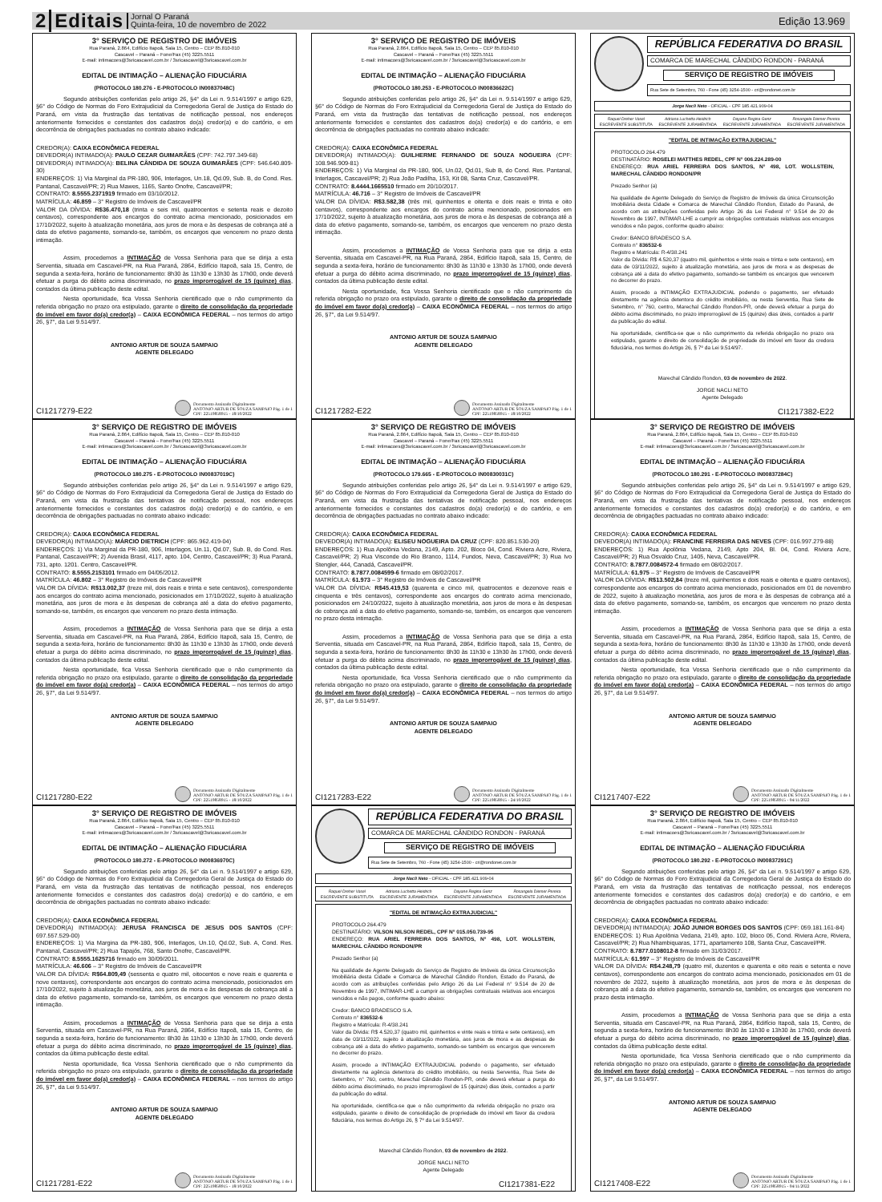2 Editais Jornal O Paraná
Quinta-feira, 10 de novembro de 2022 Edição 13.969
3° SERVIÇO DE REGISTRO DE IMÓVEIS
Rua Paraná, 2.864, Edifício Itapoã, Sala 15, Centro – CEP 85.810-010
Cascavel – Paraná – Fone/Fax (45) 3225.5511
E-mail: intimacoes@3sricascavel.com.br / 3sricascavel@3sricascavel.com.br
EDITAL DE INTIMAÇÃO – ALIENAÇÃO FIDUCIÁRIA
(PROTOCOLO 180.276 - E-PROTOCOLO IN00837048C)
Segundo atribuições conferidas pelo artigo 26, §4° da Lei n. 9.514/1997 e artigo 629, §6° do Código de Normas do Foro Extrajudicial da Corregedoria Geral de Justiça do Estado do Paraná, em vista da frustração das tentativas de notificação pessoal, nos endereços anteriormente fornecidos e constantes dos cadastros do(a) credor(a) e do cartório, e em decorrência de obrigações pactuadas no contrato abaixo indicado:
CREDOR(A): CAIXA ECONÔMICA FEDERAL
DEVEDOR(A) INTIMADO(A): PAULO CEZAR GUIMARÃES (CPF: 742.797.349-68)
DEVEDOR(A) INTIMADO(A): BELINA CÂNDIDA DE SOUZA GUIMARÃES (CPF: 546.640.809-30)
ENDEREÇOS: 1) Via Marginal da PR-180, 906, Interlagos, Un.18, Qd.09, Sub. B, do Cond. Res. Pantanal, Cascavel/PR; 2) Rua Mawes, 1165, Santo Onofre, Cascavel/PR;
CONTRATO: 8.5555.2371919 firmado em 03/10/2012.
MATRÍCULA: 46.859 – 3° Registro de Imóveis de Cascavel/PR
VALOR DA DÍVIDA: R$36.470,18 (trinta e seis mil, quatrocentos e setenta reais e dezoito centavos), correspondente aos encargos do contrato acima mencionado, posicionados em 17/10/2022, sujeito à atualização monetária, aos juros de mora e às despesas de cobrança até a data do efetivo pagamento, somando-se, também, os encargos que vencerem no prazo desta intimação.
Assim, procedemos a INTIMAÇÃO de Vossa Senhoria para que se dirija a esta Serventia, situada em Cascavel-PR, na Rua Paraná, 2864, Edifício Itapoã, sala 15, Centro, de segunda a sexta-feira, horário de funcionamento: 8h30 às 11h30 e 13h30 às 17h00, onde deverá efetuar a purga do débito acima discriminado, no prazo improrrogável de 15 (quinze) dias, contados da última publicação deste edital.
Nesta oportunidade, fica Vossa Senhoria cientificado que o não cumprimento da referida obrigação no prazo ora estipulado, garante o direito de consolidação da propriedade do imóvel em favor do(a) credor(a) – CAIXA ECONÔMICA FEDERAL – nos termos do artigo 26, §7°, da Lei 9.514/97.
ANTONIO ARTUR DE SOUZA SAMPAIO
AGENTE DELEGADO
CI1217279-E22 Documento Assinado Digitalmente
ANTONIO ARTUR DE SOUZA SAMPAIO Pág. 1 de 1
CPF: 22519858915 - 18/10/2022
3° SERVIÇO DE REGISTRO DE IMÓVEIS
Rua Paraná, 2.864, Edifício Itapoã, Sala 15, Centro – CEP 85.810-010
Cascavel – Paraná – Fone/Fax (45) 3225.5511
E-mail: intimacoes@3sricascavel.com.br / 3sricascavel@3sricascavel.com.br
EDITAL DE INTIMAÇÃO – ALIENAÇÃO FIDUCIÁRIA
(PROTOCOLO 180.253 - E-PROTOCOLO IN00836622C)
Segundo atribuições conferidas pelo artigo 26, §4° da Lei n. 9.514/1997 e artigo 629, §6° do Código de Normas do Foro Extrajudicial da Corregedoria Geral de Justiça do Estado do Paraná, em vista da frustração das tentativas de notificação pessoal, nos endereços anteriormente fornecidos e constantes dos cadastros do(a) credor(a) e do cartório, e em decorrência de obrigações pactuadas no contrato abaixo indicado:
CREDOR(A): CAIXA ECONÔMICA FEDERAL
DEVEDOR(A) INTIMADO(A): GUILHERME FERNANDO DE SOUZA NOGUEIRA (CPF: 108.946.909-81)
ENDEREÇOS: 1) Via Marginal da PR-180, 906, Un.02, Qd.01, Sub B, do Cond. Res. Pantanal, Interlagos, Cascavel/PR; 2) Rua João Padilha, 153, Kit 08, Santa Cruz, Cascavel/PR.
CONTRATO: 8.4444.1665510 firmado em 20/10/2017.
MATRÍCULA: 46.716 – 3° Registro de Imóveis de Cascavel/PR
VALOR DA DÍVIDA: R$3.582,38 (três mil, quinhentos e oitenta e dois reais e trinta e oito centavos), correspondente aos encargos do contrato acima mencionado, posicionados em 17/10/2022, sujeito à atualização monetária, aos juros de mora e às despesas de cobrança até a data do efetivo pagamento, somando-se, também, os encargos que vencerem no prazo desta intimação.
Assim, procedemos a INTIMAÇÃO de Vossa Senhoria para que se dirija a esta Serventia, situada em Cascavel-PR, na Rua Paraná, 2864, Edifício Itapoã, sala 15, Centro, de segunda a sexta-feira, horário de funcionamento: 8h30 às 11h30 e 13h30 às 17h00, onde deverá efetuar a purga do débito acima discriminado, no prazo improrrogável de 15 (quinze) dias, contados da última publicação deste edital.
Nesta oportunidade, fica Vossa Senhoria cientificado que o não cumprimento da referida obrigação no prazo ora estipulado, garante o direito de consolidação da propriedade do imóvel em favor do(a) credor(a) – CAIXA ECONÔMICA FEDERAL – nos termos do artigo 26, §7°, da Lei 9.514/97.
ANTONIO ARTUR DE SOUZA SAMPAIO
AGENTE DELEGADO
CI1217282-E22 Documento Assinado Digitalmente
ANTONIO ARTUR DE SOUZA SAMPAIO Pág. 1 de 1
CPF: 22519858915 - 18/10/2022
REPÚBLICA FEDERATIVA DO BRASIL
COMARCA DE MARECHAL CÂNDIDO RONDON - PARANÁ
SERVIÇO DE REGISTRO DE IMÓVEIS
Rua Sete de Setembro, 760 - Fone (45) 3254-1500 - cri@rondonet.com.br
Jorge Nacli Neto - OFICIAL - CPF 185.421.909-04
Raquel Dreher Vasel
ESCREVENTE SUBSTITUTA Adriana Luchetta Heidrich
ESCREVENTE JURAMENTADA Dayane Regina Genz
ESCREVENTE JURAMENTADA Rosangela Diemer Pereira
ESCREVENTE JURAMENTADA
"EDITAL DE INTIMAÇÃO EXTRAJUDICIAL"
PROTOCOLO 264.479
DESTINATÁRIO: ROSELEI MATTHES REDEL, CPF N° 006.224.289-00
ENDEREÇO: RUA ARIEL FERREIRA DOS SANTOS, N° 498, LOT. WOLLSTEIN, MARECHAL CÂNDIDO RONDON/PR
Prezado Senhor (a)
Na qualidade de Agente Delegado do Serviço de Registro de Imóveis da única Circunscrição Imobiliária desta Cidade e Comarca de Marechal Cândido Rondon, Estado do Paraná, de acordo com as atribuições conferidas pelo Artigo 26 da Lei Federal n° 9.514 de 20 de Novembro de 1997, INTIMAR-LHE a cumprir as obrigações contratuais relativas aos encargos vencidos e não pagos, conforme quadro abaixo:
Credor: BANCO BRADESCO S.A.
Contrato n° 836532-6
Registro e Matrícula: R-4/38.241
Valor da Dívida: R$ 4.520,37 (quatro mil, quinhentos e vinte reais e trinta e sete centavos), em data de 03/11/2022, sujeito à atualização monetária, aos juros de mora e as despesas de cobrança até a data do efetivo pagamento, somando-se também os encargos que vencerem no decorrer do prazo.
Assim, procedo a INTIMAÇÃO EXTRAJUDICIAL podendo o pagamento, ser efetuado diretamente na agência detentora do crédito imobiliário, ou nesta Serventia, Rua Sete de Setembro, n° 760, centro, Marechal Cândido Rondon-PR, onde deverá efetuar a purga do débito acima discriminado, no prazo improrrogável de 15 (quinze) dias úteis, contados a partir da publicação do edital.
Na oportunidade, científica-se que o não cumprimento da referida obrigação no prazo ora estipulado, garante o direito de consolidação de propriedade do imóvel em favor da credora fiduciária, nos termos do Artigo 26, § 7º da Lei 9.514/97.
Marechal Cândido Rondon, 03 de novembro de 2022.
JORGE NACLI NETO
Agente Delegado
CI1217382-E22
3° SERVIÇO DE REGISTRO DE IMÓVEIS
Rua Paraná, 2.864, Edifício Itapoã, Sala 15, Centro – CEP 85.810-010
Cascavel – Paraná – Fone/Fax (45) 3225.5511
E-mail: intimacoes@3sricascavel.com.br / 3sricascavel@3sricascavel.com.br
EDITAL DE INTIMAÇÃO – ALIENAÇÃO FIDUCIÁRIA
(PROTOCOLO 180.275 - E-PROTOCOLO IN00837019C)
Segundo atribuições conferidas pelo artigo 26, §4° da Lei n. 9.514/1997 e artigo 629, §6° do Código de Normas do Foro Extrajudicial da Corregedoria Geral de Justiça do Estado do Paraná, em vista da frustração das tentativas de notificação pessoal, nos endereços anteriormente fornecidos e constantes dos cadastros do(a) credor(a) e do cartório, e em decorrência de obrigações pactuadas no contrato abaixo indicado:
CREDOR(A): CAIXA ECONÔMICA FEDERAL
DEVEDOR(A) INTIMADO(A): MÁRCIO DIETRICH (CPF: 865.962.419-04)
ENDEREÇOS: 1) Via Marginal da PR-180, 906, Interlagos, Un.11, Qd.07, Sub. B, do Cond. Res. Pantanal, Cascavel/PR; 2) Avenida Brasil, 4117, apto. 104, Centro, Cascavel/PR; 3) Rua Paraná, 731, apto. 1201. Centro, Cascavel/PR.
CONTRATO: 8.5555.2153101 firmado em 04/05/2012.
MATRÍCULA: 46.802 – 3° Registro de Imóveis de Cascavel/PR
VALOR DA DÍVIDA: R$13.002,37 (treze mil, dois reais e trinta e sete centavos), correspondente aos encargos do contrato acima mencionado, posicionados em 17/10/2022, sujeito à atualização monetária, aos juros de mora e às despesas de cobrança até a data do efetivo pagamento, somando-se, também, os encargos que vencerem no prazo desta intimação.
Assim, procedemos a INTIMAÇÃO de Vossa Senhoria para que se dirija a esta Serventia, situada em Cascavel-PR, na Rua Paraná, 2864, Edifício Itapoã, sala 15, Centro, de segunda a sexta-feira, horário de funcionamento: 8h30 às 11h30 e 13h30 às 17h00, onde deverá efetuar a purga do débito acima discriminado, no prazo improrrogável de 15 (quinze) dias, contados da última publicação deste edital.
Nesta oportunidade, fica Vossa Senhoria cientificado que o não cumprimento da referida obrigação no prazo ora estipulado, garante o direito de consolidação da propriedade do imóvel em favor do(a) credor(a) – CAIXA ECONÔMICA FEDERAL – nos termos do artigo 26, §7°, da Lei 9.514/97.
ANTONIO ARTUR DE SOUZA SAMPAIO
AGENTE DELEGADO
CI1217280-E22 Documento Assinado Digitalmente
ANTONIO ARTUR DE SOUZA SAMPAIO Pág. 1 de 1
CPF: 22519858915 - 18/10/2022
3° SERVIÇO DE REGISTRO DE IMÓVEIS
Rua Paraná, 2.864, Edifício Itapoã, Sala 15, Centro – CEP 85.810-010
Cascavel – Paraná – Fone/Fax (45) 3225.5511
E-mail: intimacoes@3sricascavel.com.br / 3sricascavel@3sricascavel.com.br
EDITAL DE INTIMAÇÃO – ALIENAÇÃO FIDUCIÁRIA
(PROTOCOLO 179.665 - E-PROTOCOLO IN00830031C)
Segundo atribuições conferidas pelo artigo 26, §4° da Lei n. 9.514/1997 e artigo 629, §6° do Código de Normas do Foro Extrajudicial da Corregedoria Geral de Justiça do Estado do Paraná, em vista da frustração das tentativas de notificação pessoal, nos endereços anteriormente fornecidos e constantes dos cadastros do(a) credor(a) e do cartório, e em decorrência de obrigações pactuadas no contrato abaixo indicado:
CREDOR(A): CAIXA ECONÔMICA FEDERAL
DEVEDOR(A) INTIMADO(A): ELISEU NOGUEIRA DA CRUZ (CPF: 820.851.530-20)
ENDEREÇOS: 1) Rua Apolônia Vedana, 2149, Apto. 202, Bloco 04, Cond. Riviera Acre, Riviera, Cascavel/PR; 2) Rua Visconde do Rio Branco, 1114, Fundos, Neva, Cascavel/PR; 3) Rua Ivo Stengler, 444, Canadá, Cascavel/PR.
CONTRATO: 8.7877.0084599-6 firmado em 08/02/2017.
MATRÍCULA: 61.973 – 3° Registro de Imóveis de Cascavel/PR
VALOR DA DÍVIDA: R$45.419,53 (quarenta e cinco mil, quatrocentos e dezenove reais e cinquenta e três centavos), correspondente aos encargos do contrato acima mencionado, posicionados em 24/10/2022, sujeito à atualização monetária, aos juros de mora e às despesas de cobrança até a data do efetivo pagamento, somando-se, também, os encargos que vencerem no prazo desta intimação.
Assim, procedemos a INTIMAÇÃO de Vossa Senhoria para que se dirija a esta Serventia, situada em Cascavel-PR, na Rua Paraná, 2864, Edifício Itapoã, sala 15, Centro, de segunda a sexta-feira, horário de funcionamento: 8h30 às 11h30 e 13h30 às 17h00, onde deverá efetuar a purga do débito acima discriminado, no prazo improrrogável de 15 (quinze) dias, contados da última publicação deste edital.
Nesta oportunidade, fica Vossa Senhoria cientificado que o não cumprimento da referida obrigação no prazo ora estipulado, garante o direito de consolidação da propriedade do imóvel em favor do(a) credor(a) – CAIXA ECONÔMICA FEDERAL – nos termos do artigo 26, §7°, da Lei 9.514/97.
ANTONIO ARTUR DE SOUZA SAMPAIO
AGENTE DELEGADO
CI1217283-E22 Documento Assinado Digitalmente
ANTONIO ARTUR DE SOUZA SAMPAIO Pág. 1 de 1
CPF: 22519858915 - 24/10/2022
3° SERVIÇO DE REGISTRO DE IMÓVEIS
Rua Paraná, 2.864, Edifício Itapoã, Sala 15, Centro – CEP 85.810-010
Cascavel – Paraná – Fone/Fax (45) 3225.5511
E-mail: intimacoes@3sricascavel.com.br / 3sricascavel@3sricascavel.com.br
EDITAL DE INTIMAÇÃO – ALIENAÇÃO FIDUCIÁRIA
(PROTOCOLO 180.291 - E-PROTOCOLO IN00837284C)
Segundo atribuições conferidas pelo artigo 26, §4° da Lei n. 9.514/1997 e artigo 629, §6° do Código de Normas do Foro Extrajudicial da Corregedoria Geral de Justiça do Estado do Paraná, em vista da frustração das tentativas de notificação pessoal, nos endereços anteriormente fornecidos e constantes dos cadastros do(a) credor(a) e do cartório, e em decorrência de obrigações pactuadas no contrato abaixo indicado:
CREDOR(A): CAIXA ECONÔMICA FEDERAL
DEVEDOR(A) INTIMADO(A): FRANCINE FERREIRA DAS NEVES (CPF: 016.997.279-88)
ENDEREÇOS: 1) Rua Apolônia Vedana, 2149, Apto 204, Bl. 04, Cond. Riviera Acre, Cascavel/PR; 2) Rua Osvaldo Cruz, 1405, Neva, Cascavel/PR.
CONTRATO: 8.7877.0084572-4 firmado em 08/02/2017.
MATRÍCULA: 61.975 – 3° Registro de Imóveis de Cascavel/PR
VALOR DA DÍVIDA: R$13.502,84 (treze mil, quinhentos e dois reais e oitenta e quatro centavos), correspondente aos encargos do contrato acima mencionado, posicionados em 01 de novembro de 2022, sujeito à atualização monetária, aos juros de mora e às despesas de cobrança até a data do efetivo pagamento, somando-se, também, os encargos que vencerem no prazo desta intimação.
Assim, procedemos a INTIMAÇÃO de Vossa Senhoria para que se dirija a esta Serventia, situada em Cascavel-PR, na Rua Paraná, 2864, Edifício Itapoã, sala 15, Centro, de segunda a sexta-feira, horário de funcionamento: 8h30 às 11h30 e 13h30 às 17h00, onde deverá efetuar a purga do débito acima discriminado, no prazo improrrogável de 15 (quinze) dias, contados da última publicação deste edital.
Nesta oportunidade, fica Vossa Senhoria cientificado que o não cumprimento da referida obrigação no prazo ora estipulado, garante o direito de consolidação da propriedade do imóvel em favor do(a) credor(a) – CAIXA ECONÔMICA FEDERAL – nos termos do artigo 26, §7°, da Lei 9.514/97.
ANTONIO ARTUR DE SOUZA SAMPAIO
AGENTE DELEGADO
CI1217407-E22 Documento Assinado Digitalmente
ANTONIO ARTUR DE SOUZA SAMPAIO Pág. 1 de 1
CPF: 22519858915 - 04/11/2022
3° SERVIÇO DE REGISTRO DE IMÓVEIS
Rua Paraná, 2.864, Edifício Itapoã, Sala 15, Centro – CEP 85.810-010
Cascavel – Paraná – Fone/Fax (45) 3225.5511
E-mail: intimacoes@3sricascavel.com.br / 3sricascavel@3sricascavel.com.br
EDITAL DE INTIMAÇÃO – ALIENAÇÃO FIDUCIÁRIA
(PROTOCOLO 180.272 - E-PROTOCOLO IN00836970C)
Segundo atribuições conferidas pelo artigo 26, §4° da Lei n. 9.514/1997 e artigo 629, §6° do Código de Normas do Foro Extrajudicial da Corregedoria Geral de Justiça do Estado do Paraná, em vista da frustração das tentativas de notificação pessoal, nos endereços anteriormente fornecidos e constantes dos cadastros do(a) credor(a) e do cartório, e em decorrência de obrigações pactuadas no contrato abaixo indicado:
CREDOR(A): CAIXA ECONÔMICA FEDERAL
DEVEDOR(A) INTIMADO(A): JERUSA FRANCISCA DE JESUS DOS SANTOS (CPF: 697.557.529-00)
ENDEREÇOS: 1) Via Margina da PR-180, 906, Interlagos, Un.10, Qd.02, Sub. A, Cond. Res. Pantanal, Cascavel/PR; 2) Rua Tapajós, 768, Santo Onofre, Cascavel/PR.
CONTRATO: 8.5555.1625716 firmado em 30/09/2011.
MATRÍCULA: 46.606 – 3° Registro de Imóveis de Cascavel/PR
VALOR DA DÍVIDA: R$64.809,49 (sessenta e quatro mil, oitocentos e nove reais e quarenta e nove centavos), correspondente aos encargos do contrato acima mencionado, posicionados em 17/10/2022, sujeito à atualização monetária, aos juros de mora e às despesas de cobrança até a data do efetivo pagamento, somando-se, também, os encargos que vencerem no prazo desta intimação.
Assim, procedemos a INTIMAÇÃO de Vossa Senhoria para que se dirija a esta Serventia, situada em Cascavel-PR, na Rua Paraná, 2864, Edifício Itapoã, sala 15, Centro, de segunda a sexta-feira, horário de funcionamento: 8h30 às 11h30 e 13h30 às 17h00, onde deverá efetuar a purga do débito acima discriminado, no prazo improrrogável de 15 (quinze) dias, contados da última publicação deste edital.
Nesta oportunidade, fica Vossa Senhoria cientificado que o não cumprimento da referida obrigação no prazo ora estipulado, garante o direito de consolidação da propriedade do imóvel em favor do(a) credor(a) – CAIXA ECONÔMICA FEDERAL – nos termos do artigo 26, §7°, da Lei 9.514/97.
ANTONIO ARTUR DE SOUZA SAMPAIO
AGENTE DELEGADO
CI1217281-E22 Documento Assinado Digitalmente
ANTONIO ARTUR DE SOUZA SAMPAIO Pág. 1 de 1
CPF: 22519858915 - 18/10/2022
REPÚBLICA FEDERATIVA DO BRASIL
COMARCA DE MARECHAL CÂNDIDO RONDON - PARANÁ
SERVIÇO DE REGISTRO DE IMÓVEIS
Rua Sete de Setembro, 760 - Fone (45) 3254-1500 - cri@rondonet.com.br
Jorge Nacli Neto - OFICIAL - CPF 185.421.909-04
Raquel Dreher Vasel
ESCREVENTE SUBSTITUTA Adriana Luchetta Heidrich
ESCREVENTE JURAMENTADA Dayane Regina Genz
ESCREVENTE JURAMENTADA Rosangela Diemer Pereira
ESCREVENTE JURAMENTADA
"EDITAL DE INTIMAÇÃO EXTRAJUDICIAL"
PROTOCOLO 264.479
DESTINATÁRIO: VILSON NILSON REDEL, CPF N° 015.050.739-95
ENDEREÇO: RUA ARIEL FERREIRA DOS SANTOS, N° 498, LOT. WOLLSTEIN, MARECHAL CÂNDIDO RONDON/PR
Prezado Senhor (a)
Na qualidade de Agente Delegado do Serviço de Registro de Imóveis da única Circunscrição Imobiliária desta Cidade e Comarca de Marechal Cândido Rondon, Estado do Paraná, de acordo com as atribuições conferidas pelo Artigo 26 da Lei Federal n° 9.514 de 20 de Novembro de 1997, INTIMAR-LHE a cumprir as obrigações contratuais relativas aos encargos vencidos e não pagos, conforme quadro abaixo:
Credor: BANCO BRADESCO S.A.
Contrato n° 836532-6
Registro e Matrícula: R-4/38.241
Valor da Dívida: R$ 4.520,37 (quatro mil, quinhentos e vinte reais e trinta e sete centavos), em data de 03/11/2022, sujeito à atualização monetária, aos juros de mora e as despesas de cobrança até a data do efetivo pagamento, somando-se também os encargos que vencerem no decorrer do prazo.
Assim, procedo a INTIMAÇÃO EXTRAJUDICIAL podendo o pagamento, ser efetuado diretamente na agência detentora do crédito imobiliário, ou nesta Serventia, Rua Sete de Setembro, n° 760, centro, Marechal Cândido Rondon-PR, onde deverá efetuar a purga do débito acima discriminado, no prazo improrrogável de 15 (quinze) dias úteis, contados a partir da publicação do edital.
Na oportunidade, científica-se que o não cumprimento da referida obrigação no prazo ora estipulado, garante o direito de consolidação de propriedade do imóvel em favor da credora fiduciária, nos termos do Artigo 26, § 7º da Lei 9.514/97.
Marechal Cândido Rondon, 03 de novembro de 2022.
JORGE NACLI NETO
Agente Delegado
CI1217381-E22
3° SERVIÇO DE REGISTRO DE IMÓVEIS
Rua Paraná, 2.864, Edifício Itapoã, Sala 15, Centro – CEP 85.810-010
Cascavel – Paraná – Fone/Fax (45) 3225.5511
E-mail: intimacoes@3sricascavel.com.br / 3sricascavel@3sricascavel.com.br
EDITAL DE INTIMAÇÃO – ALIENAÇÃO FIDUCIÁRIA
(PROTOCOLO 180.292 - E-PROTOCOLO IN00837291C)
Segundo atribuições conferidas pelo artigo 26, §4° da Lei n. 9.514/1997 e artigo 629, §6° do Código de Normas do Foro Extrajudicial da Corregedoria Geral de Justiça do Estado do Paraná, em vista da frustração das tentativas de notificação pessoal, nos endereços anteriormente fornecidos e constantes dos cadastros do(a) credor(a) e do cartório, e em decorrência de obrigações pactuadas no contrato abaixo indicado:
CREDOR(A): CAIXA ECONÔMICA FEDERAL
DEVEDOR(A) INTIMADO(A): JOÃO JUNIOR BORGES DOS SANTOS (CPF: 059.181.161-84)
ENDEREÇOS: 1) Rua Apolônia Vedana, 2149, apto. 102, bloco 05, Cond. Riviera Acre, Riviera, Cascavel/PR; 2) Rua Nhambiquaras, 1771, apartamento 108, Santa Cruz, Cascavel/PR.
CONTRATO: 8.7877.0108012-8 firmado em 31/03/2017.
MATRÍCULA: 61.997 – 3° Registro de Imóveis de Cascavel/PR
VALOR DA DÍVIDA: R$4.248,79 (quatro mil, duzentos e quarenta e oito reais e setenta e nove centavos), correspondente aos encargos do contrato acima mencionado, posicionados em 01 de novembro de 2022, sujeito à atualização monetária, aos juros de mora e às despesas de cobrança até a data do efetivo pagamento, somando-se, também, os encargos que vencerem no prazo desta intimação.
Assim, procedemos a INTIMAÇÃO de Vossa Senhoria para que se dirija a esta Serventia, situada em Cascavel-PR, na Rua Paraná, 2864, Edifício Itapoã, sala 15, Centro, de segunda a sexta-feira, horário de funcionamento: 8h30 às 11h30 e 13h30 às 17h00, onde deverá efetuar a purga do débito acima discriminado, no prazo improrrogável de 15 (quinze) dias, contados da última publicação deste edital.
Nesta oportunidade, fica Vossa Senhoria cientificado que o não cumprimento da referida obrigação no prazo ora estipulado, garante o direito de consolidação da propriedade do imóvel em favor do(a) credor(a) – CAIXA ECONÔMICA FEDERAL – nos termos do artigo 26, §7°, da Lei 9.514/97.
ANTONIO ARTUR DE SOUZA SAMPAIO
AGENTE DELEGADO
CI1217408-E22 Documento Assinado Digitalmente
ANTONIO ARTUR DE SOUZA SAMPAIO Pág. 1 de 1
CPF: 22519858915 - 04/11/2022